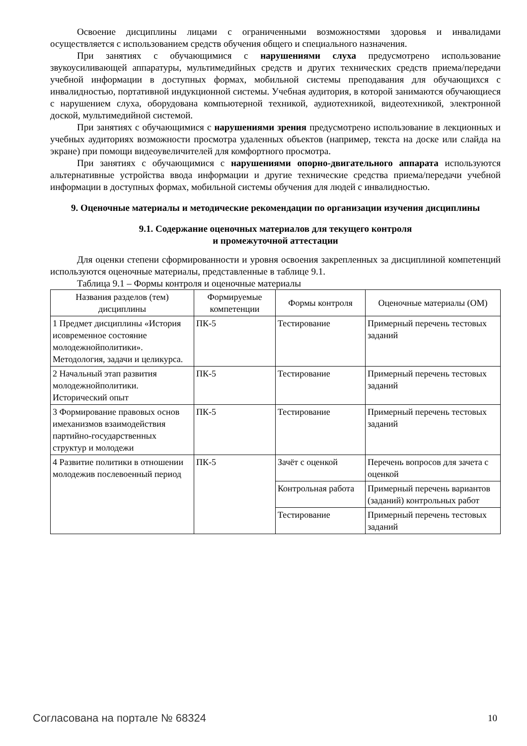Освоение дисциплины лицами с ограниченными возможностями здоровья и инвалидами осуществляется с использованием средств обучения общего и специального назначения.
При занятиях с обучающимися с нарушениями слуха предусмотрено использование звукоусиливающей аппаратуры, мультимедийных средств и других технических средств приема/передачи учебной информации в доступных формах, мобильной системы преподавания для обучающихся с инвалидностью, портативной индукционной системы. Учебная аудитория, в которой занимаются обучающиеся с нарушением слуха, оборудована компьютерной техникой, аудиотехникой, видеотехникой, электронной доской, мультимедийной системой.
При занятиях с обучающимися с нарушениями зрения предусмотрено использование в лекционных и учебных аудиториях возможности просмотра удаленных объектов (например, текста на доске или слайда на экране) при помощи видеоувеличителей для комфортного просмотра.
При занятиях с обучающимися с нарушениями опорно-двигательного аппарата используются альтернативные устройства ввода информации и другие технические средства приема/передачи учебной информации в доступных формах, мобильной системы обучения для людей с инвалидностью.
9. Оценочные материалы и методические рекомендации по организации изучения дисциплины
9.1. Содержание оценочных материалов для текущего контроля
и промежуточной аттестации
Для оценки степени сформированности и уровня освоения закрепленных за дисциплиной компетенций используются оценочные материалы, представленные в таблице 9.1.
Таблица 9.1 – Формы контроля и оценочные материалы
| Названия разделов (тем) дисциплины | Формируемые компетенции | Формы контроля | Оценочные материалы (ОМ) |
| --- | --- | --- | --- |
| 1 Предмет дисциплины «История исовременное состояние молодежнойполитики». Методология, задачи и целикурса. | ПК-5 | Тестирование | Примерный перечень тестовых заданий |
| 2 Начальный этап развития молодежнойполитики. Исторический опыт | ПК-5 | Тестирование | Примерный перечень тестовых заданий |
| 3 Формирование правовых основ имеханизмов взаимодействия партийно-государственных структур и молодежи | ПК-5 | Тестирование | Примерный перечень тестовых заданий |
| 4 Развитие политики в отношении молодежив послевоенный период | ПК-5 | Зачёт с оценкой | Перечень вопросов для зачета с оценкой |
| | | Контрольная работа | Примерный перечень вариантов (заданий) контрольных работ |
| | | Тестирование | Примерный перечень тестовых заданий |
Согласована на портале № 68324 10